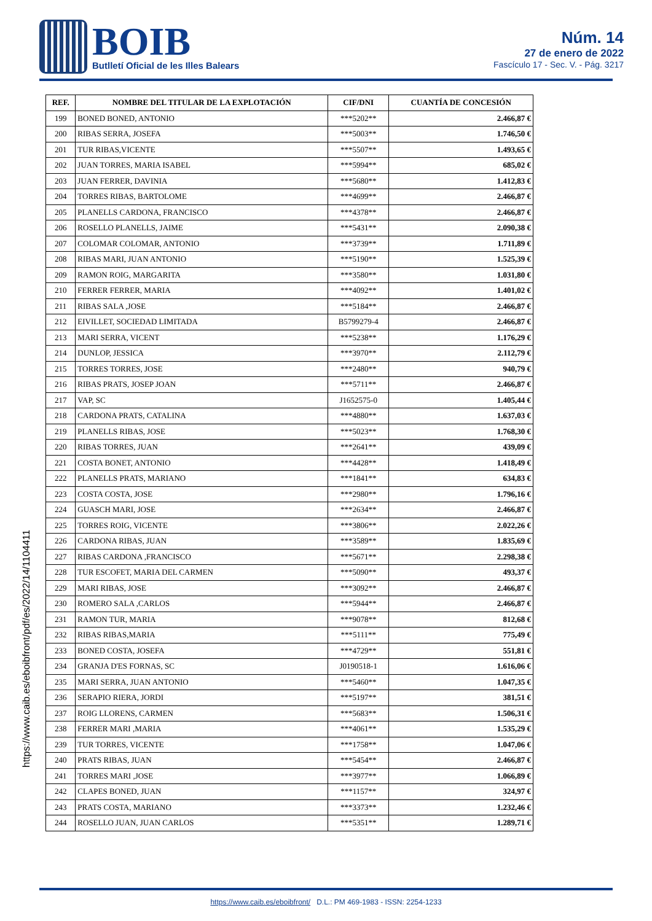BOIB
Butlletí Oficial de les Illes Balears
Núm. 14
27 de enero de 2022
Fascículo 17 - Sec. V. - Pág. 3217
https://www.caib.es/eboibfront/pdf/es/2022/14/1104411
| REF. | NOMBRE DEL TITULAR DE LA EXPLOTACIÓN | CIF/DNI | CUANTÍA DE CONCESIÓN |
| --- | --- | --- | --- |
| 199 | BONED BONED, ANTONIO | ***5202** | 2.466,87 € |
| 200 | RIBAS SERRA, JOSEFA | ***5003** | 1.746,50 € |
| 201 | TUR RIBAS,VICENTE | ***5507** | 1.493,65 € |
| 202 | JUAN TORRES, MARIA ISABEL | ***5994** | 685,02 € |
| 203 | JUAN FERRER, DAVINIA | ***5680** | 1.412,83 € |
| 204 | TORRES RIBAS, BARTOLOME | ***4699** | 2.466,87 € |
| 205 | PLANELLS CARDONA, FRANCISCO | ***4378** | 2.466,87 € |
| 206 | ROSELLO PLANELLS, JAIME | ***5431** | 2.090,38 € |
| 207 | COLOMAR COLOMAR, ANTONIO | ***3739** | 1.711,89 € |
| 208 | RIBAS MARI, JUAN ANTONIO | ***5190** | 1.525,39 € |
| 209 | RAMON ROIG, MARGARITA | ***3580** | 1.031,80 € |
| 210 | FERRER FERRER, MARIA | ***4092** | 1.401,02 € |
| 211 | RIBAS SALA ,JOSE | ***5184** | 2.466,87 € |
| 212 | EIVILLET, SOCIEDAD LIMITADA | B5799279-4 | 2.466,87 € |
| 213 | MARI SERRA, VICENT | ***5238** | 1.176,29 € |
| 214 | DUNLOP, JESSICA | ***3970** | 2.112,79 € |
| 215 | TORRES TORRES, JOSE | ***2480** | 940,79 € |
| 216 | RIBAS PRATS, JOSEP JOAN | ***5711** | 2.466,87 € |
| 217 | VAP, SC | J1652575-0 | 1.405,44 € |
| 218 | CARDONA PRATS, CATALINA | ***4880** | 1.637,03 € |
| 219 | PLANELLS RIBAS, JOSE | ***5023** | 1.768,30 € |
| 220 | RIBAS TORRES, JUAN | ***2641** | 439,09 € |
| 221 | COSTA BONET, ANTONIO | ***4428** | 1.418,49 € |
| 222 | PLANELLS PRATS, MARIANO | ***1841** | 634,83 € |
| 223 | COSTA COSTA, JOSE | ***2980** | 1.796,16 € |
| 224 | GUASCH MARI, JOSE | ***2634** | 2.466,87 € |
| 225 | TORRES ROIG, VICENTE | ***3806** | 2.022,26 € |
| 226 | CARDONA RIBAS, JUAN | ***3589** | 1.835,69 € |
| 227 | RIBAS CARDONA ,FRANCISCO | ***5671** | 2.298,38 € |
| 228 | TUR ESCOFET, MARIA DEL CARMEN | ***5090** | 493,37 € |
| 229 | MARI RIBAS, JOSE | ***3092** | 2.466,87 € |
| 230 | ROMERO SALA ,CARLOS | ***5944** | 2.466,87 € |
| 231 | RAMON TUR, MARIA | ***9078** | 812,68 € |
| 232 | RIBAS RIBAS,MARIA | ***5111** | 775,49 € |
| 233 | BONED COSTA, JOSEFA | ***4729** | 551,81 € |
| 234 | GRANJA D'ES FORNAS, SC | J0190518-1 | 1.616,06 € |
| 235 | MARI SERRA, JUAN ANTONIO | ***5460** | 1.047,35 € |
| 236 | SERAPIO RIERA, JORDI | ***5197** | 381,51 € |
| 237 | ROIG LLORENS, CARMEN | ***5683** | 1.506,31 € |
| 238 | FERRER MARI ,MARIA | ***4061** | 1.535,29 € |
| 239 | TUR TORRES, VICENTE | ***1758** | 1.047,06 € |
| 240 | PRATS RIBAS, JUAN | ***5454** | 2.466,87 € |
| 241 | TORRES MARI ,JOSE | ***3977** | 1.066,89 € |
| 242 | CLAPES BONED, JUAN | ***1157** | 324,97 € |
| 243 | PRATS COSTA, MARIANO | ***3373** | 1.232,46 € |
| 244 | ROSELLO JUAN, JUAN CARLOS | ***5351** | 1.289,71 € |
https://www.caib.es/eboibfront/ D.L.: PM 469-1983 - ISSN: 2254-1233